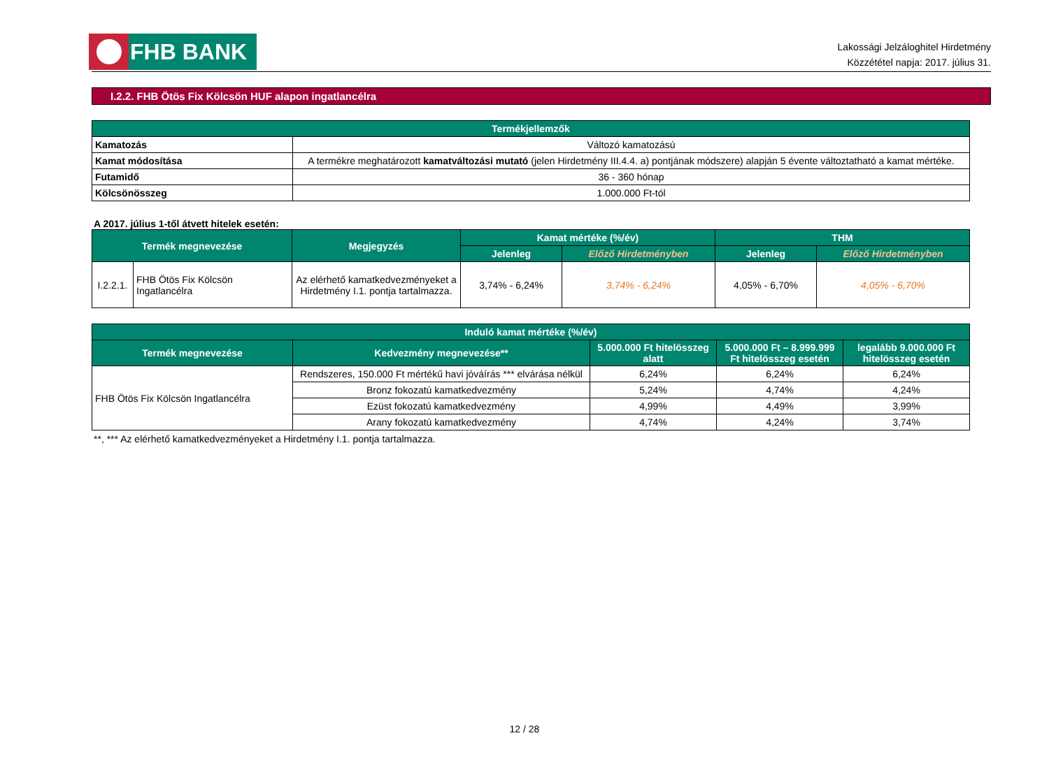FHB BANK
Lakossági Jelzáloghitel Hirdetmény
Közzététel napja: 2017. július 31.
I.2.2. FHB Ötös Fix Kölcsön HUF alapon ingatlancélra
| Termékjellemzők | |
| --- | --- |
| Kamatozás | Változó kamatozású |
| Kamat módosítása | A termékre meghatározott kamatváltozási mutató (jelen Hirdetmény III.4.4. a) pontjának módszere) alapján 5 évente változtatható a kamat mértéke. |
| Futamidő | 36 - 360 hónap |
| Kölcsönösszeg | 1.000.000 Ft-tól |
A 2017. július 1-től átvett hitelek esetén:
| Termék megnevezése | | Megjegyzés | Kamat mértéke (%/év) | | THM | |
| --- | --- | --- | --- | --- | --- | --- |
| | | | Jelenleg | Előző Hirdetményben | Jelenleg | Előző Hirdetményben |
| I.2.2.1. | FHB Ötös Fix Kölcsön Ingatlancélra | Az elérhető kamatkedvezményeket a Hirdetmény I.1. pontja tartalmazza. | 3,74% - 6,24% | 3,74% - 6,24% | 4,05% - 6,70% | 4,05% - 6,70% |
| Induló kamat mértéke (%/év) | | | | |
| --- | --- | --- | --- | --- |
| Termék megnevezése | Kedvezmény megnevezése** | 5.000.000 Ft hitelösszeg alatt | 5.000.000 Ft – 8.999.999 Ft hitelösszeg esetén | legalább 9.000.000 Ft hitelösszeg esetén |
| FHB Ötös Fix Kölcsön Ingatlancélra | Rendszeres, 150.000 Ft mértékű havi jóváírás *** elvárása nélkül | 6,24% | 6,24% | 6,24% |
| | Bronz fokozatú kamatkedvezmény | 5,24% | 4,74% | 4,24% |
| | Ezüst fokozatú kamatkedvezmény | 4,99% | 4,49% | 3,99% |
| | Arany fokozatú kamatkedvezmény | 4,74% | 4,24% | 3,74% |
**, *** Az elérhető kamatkedvezményeket a Hirdetmény I.1. pontja tartalmazza.
12 / 28